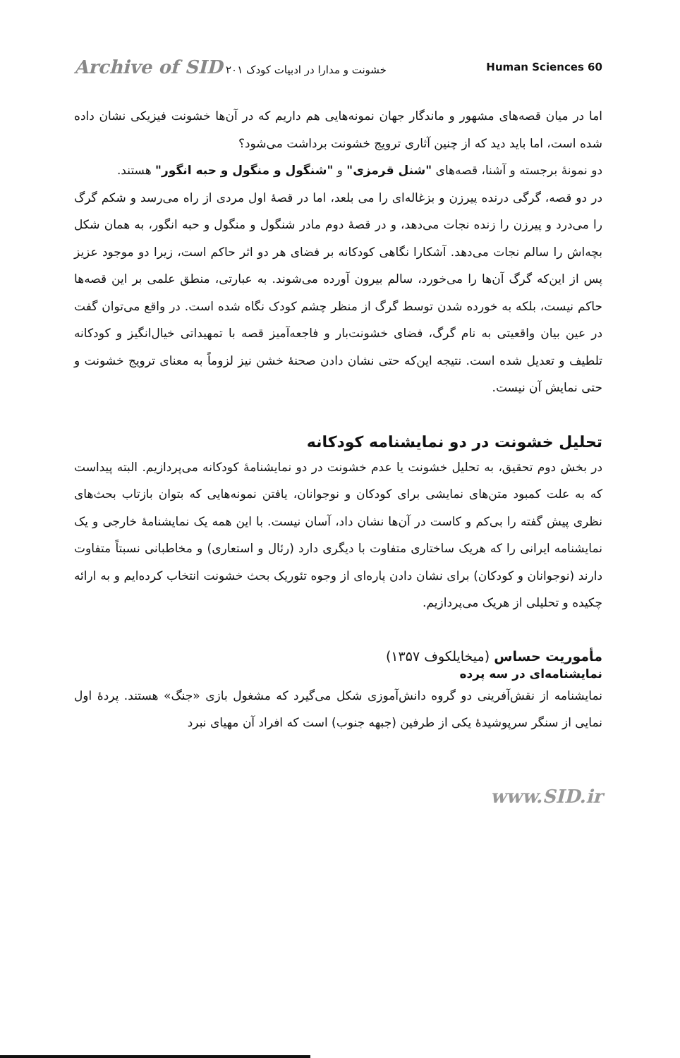Archive of SID خشونت و مدارا در ادبیات کودک ۲۰۱ Human Sciences 60
اما در میان قصه‌های مشهور و ماندگار جهان نمونه‌هایی هم داریم که در آن‌ها خشونت فیزیکی نشان داده شده است، اما باید دید که از چنین آثاری ترویج خشونت برداشت می‌شود؟
دو نمونهٔ برجسته و آشنا، قصه‌های "شنل قرمزی" و "شنگول و منگول و حبه انگور" هستند.
در دو قصه، گرگی درنده پیرزن و بزغاله‌ای را می بلعد، اما در قصهٔ اول مردی از راه می‌رسد و شکم گرگ را می‌درد و پیرزن را زنده نجات می‌دهد، و در قصهٔ دوم مادر شنگول و منگول و حبه انگور، به همان شکل بچه‌اش را سالم نجات می‌دهد. آشکارا نگاهی کودکانه بر فضای هر دو اثر حاکم است، زیرا دو موجود عزیز پس از این‌که گرگ آن‌ها را می‌خورد، سالم بیرون آورده می‌شوند. به عبارتی، منطق علمی بر این قصه‌ها حاکم نیست، بلکه به خورده شدن توسط گرگ از منظر چشم کودک نگاه شده است. در واقع می‌توان گفت در عین بیان واقعیتی به نام گرگ، فضای خشونت‌بار و فاجعه‌آمیز قصه با تمهیداتی خیال‌انگیز و کودکانه تلطیف و تعدیل شده است. نتیجه این‌که حتی نشان دادن صحنهٔ خشن نیز لزوماً به معنای ترویج خشونت و حتی نمایش آن نیست.
تحلیل خشونت در دو نمایشنامه کودکانه
در بخش دوم تحقیق، به تحلیل خشونت یا عدم خشونت در دو نمایشنامهٔ کودکانه می‌پردازیم. البته پیداست که به علت کمبود متن‌های نمایشی برای کودکان و نوجوانان، یافتن نمونه‌هایی که بتوان بازتاب بحث‌های نظری پیش گفته را بی‌کم و کاست در آن‌ها نشان داد، آسان نیست. با این همه یک نمایشنامهٔ خارجی و یک نمایشنامه ایرانی را که هریک ساختاری متفاوت با دیگری دارد (رئال و استعاری) و مخاطبانی نسبتاً متفاوت دارند (نوجوانان و کودکان) برای نشان دادن پاره‌ای از وجوه تئوریک بحث خشونت انتخاب کرده‌ایم و به ارائه چکیده و تحلیلی از هریک می‌پردازیم.
مأموریت حساس (میخایلکوف ۱۳۵۷)
نمایشنامه‌ای در سه پرده
نمایشنامه از نقش‌آفرینی دو گروه دانش‌آموزی شکل می‌گیرد که مشغول بازی «جنگ» هستند. پردهٔ اول نمایی از سنگر سرپوشیدهٔ یکی از طرفین (جبهه جنوب) است که افراد آن مهیای نبرد
www.SID.ir